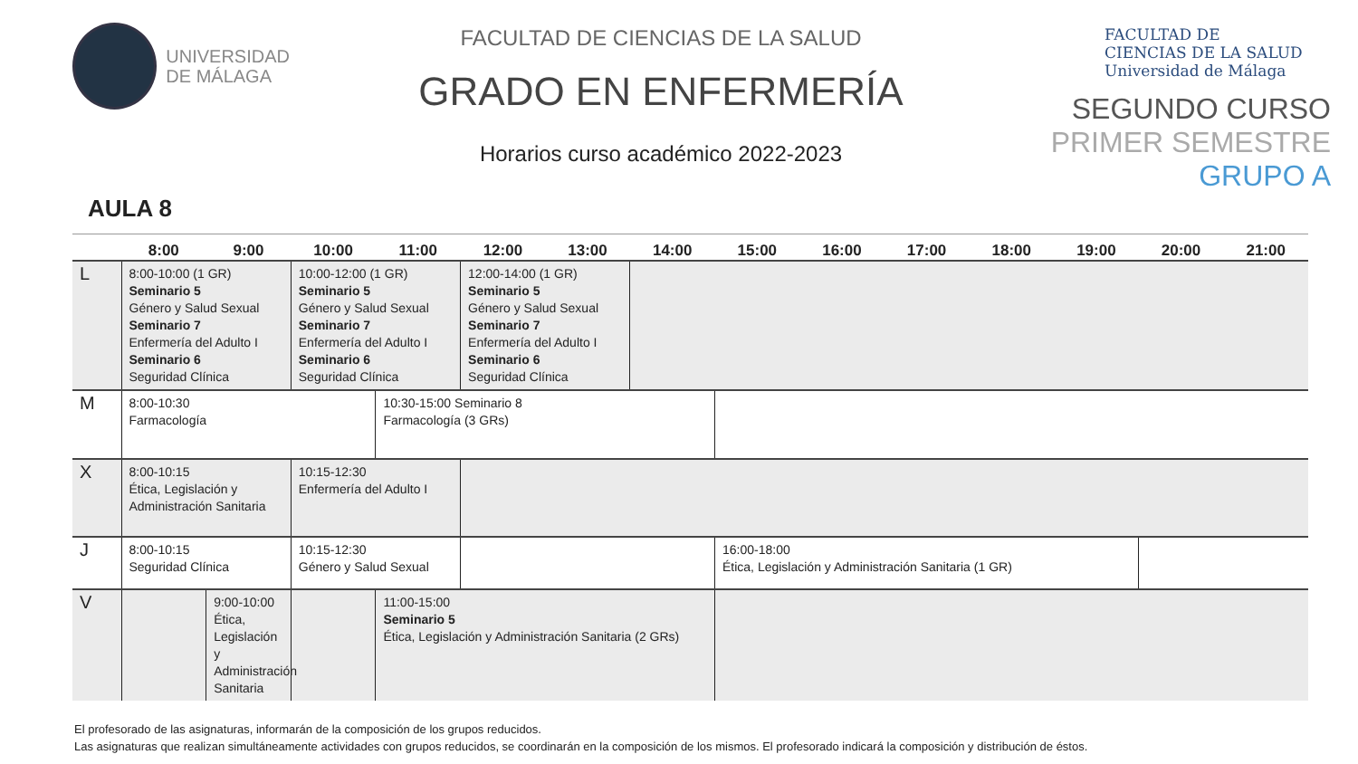UNIVERSIDAD
DE MÁLAGA
FACULTAD DE CIENCIAS DE LA SALUD
GRADO EN ENFERMERÍA
Horarios curso académico 2022-2023
FACULTAD DE
CIENCIAS DE LA SALUD
Universidad de Málaga
SEGUNDO CURSO
PRIMER SEMESTRE
GRUPO A
AULA 8
| | 8:00 | 9:00 | 10:00 | 11:00 | 12:00 | 13:00 | 14:00 | 15:00 | 16:00 | 17:00 | 18:00 | 19:00 | 20:00 | 21:00 |
| --- | --- | --- | --- | --- | --- | --- | --- | --- | --- | --- | --- | --- | --- | --- |
| L | 8:00-10:00 (1 GR) Seminario 5 Género y Salud Sexual Seminario 7 Enfermería del Adulto I Seminario 6 Seguridad Clínica | | 10:00-12:00 (1 GR) Seminario 5 Género y Salud Sexual Seminario 7 Enfermería del Adulto I Seminario 6 Seguridad Clínica | | 12:00-14:00 (1 GR) Seminario 5 Género y Salud Sexual Seminario 7 Enfermería del Adulto I Seminario 6 Seguridad Clínica | | | | | | | | | |
| M | 8:00-10:30 Farmacología | | | 10:30-15:00 Seminario 8 Farmacología (3 GRs) | | | | | | | | | | |
| X | 8:00-10:15 Ética, Legislación y Administración Sanitaria | | 10:15-12:30 Enfermería del Adulto I | | | | | | | | | | | |
| J | 8:00-10:15 Seguridad Clínica | | 10:15-12:30 Género y Salud Sexual | | | | | 16:00-18:00 Ética, Legislación y Administración Sanitaria (1 GR) | | | | | | |
| V | | 9:00-10:00 Ética, Legislación y Administración Sanitaria | | 11:00-15:00 Seminario 5 Ética, Legislación y Administración Sanitaria (2 GRs) | | | | | | | | | | |
El profesorado de las asignaturas, informarán de la composición de los grupos reducidos.
Las asignaturas que realizan simultáneamente actividades con grupos reducidos, se coordinarán en la composición de los mismos. El profesorado indicará la composición y distribución de éstos.